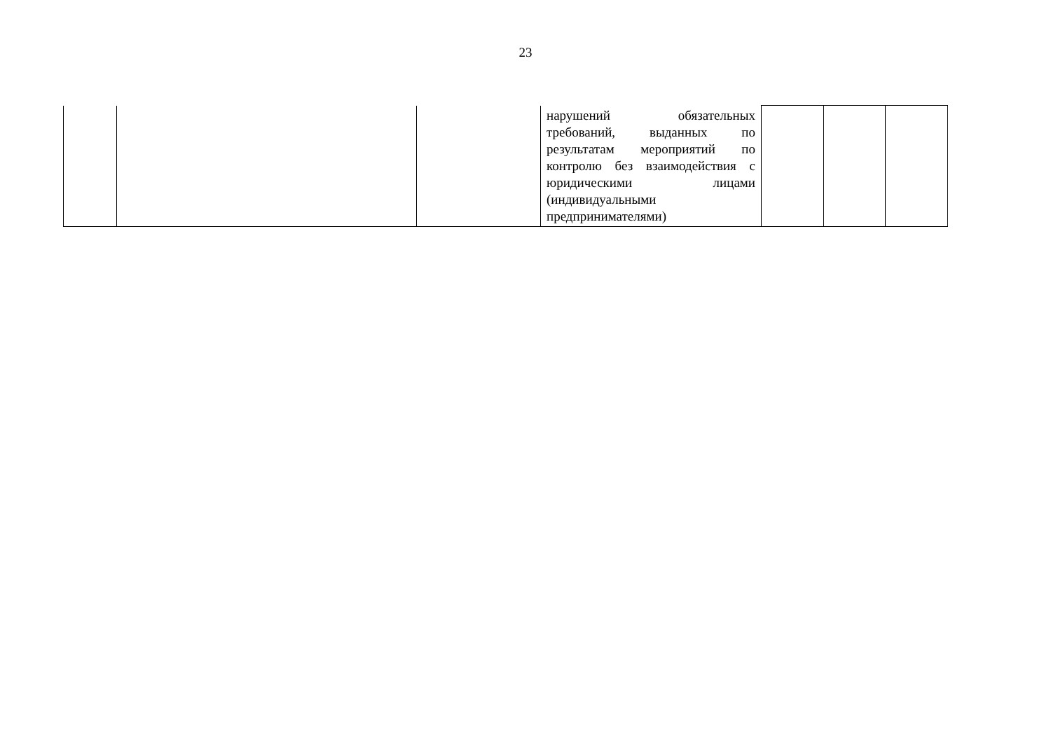23
| | | | нарушений обязательных требований, выданных по результатам мероприятий по контролю без взаимодействия с юридическими лицами (индивидуальными предпринимателями) | | | |